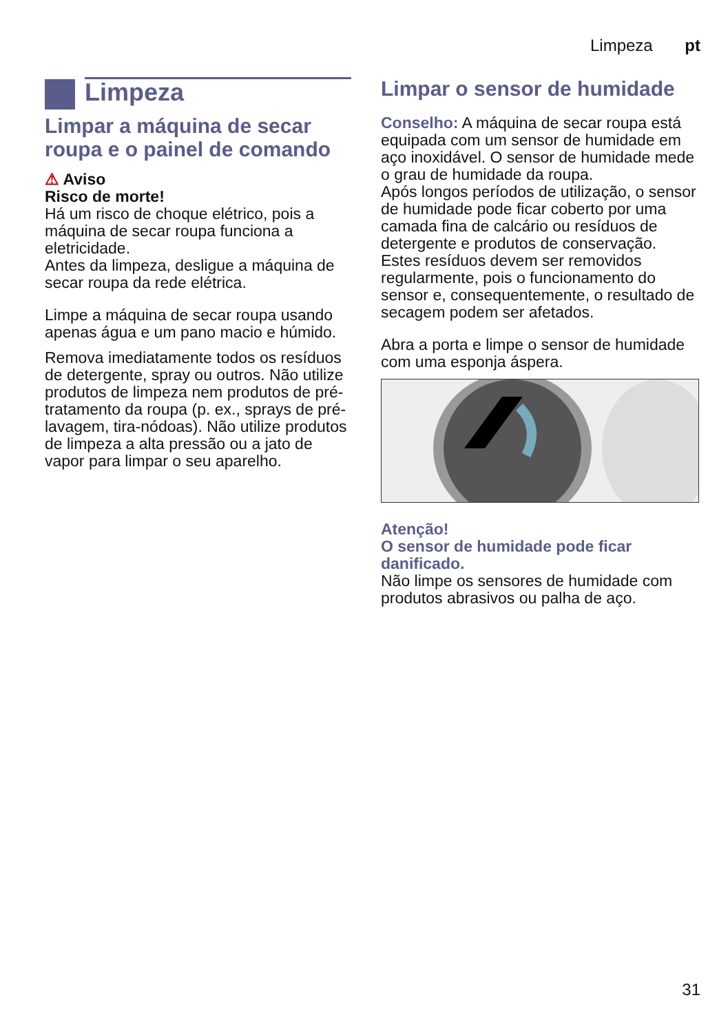Limpeza pt
Limpeza
Limpar a máquina de secar roupa e o painel de comando
⚠ Aviso
Risco de morte!
Há um risco de choque elétrico, pois a máquina de secar roupa funciona a eletricidade.
Antes da limpeza, desligue a máquina de secar roupa da rede elétrica.
Limpe a máquina de secar roupa usando apenas água e um pano macio e húmido.
Remova imediatamente todos os resíduos de detergente, spray ou outros. Não utilize produtos de limpeza nem produtos de pré-tratamento da roupa (p. ex., sprays de pré-lavagem, tira-nódoas). Não utilize produtos de limpeza a alta pressão ou a jato de vapor para limpar o seu aparelho.
Limpar o sensor de humidade
Conselho: A máquina de secar roupa está equipada com um sensor de humidade em aço inoxidável. O sensor de humidade mede o grau de humidade da roupa.
Após longos períodos de utilização, o sensor de humidade pode ficar coberto por uma camada fina de calcário ou resíduos de detergente e produtos de conservação. Estes resíduos devem ser removidos regularmente, pois o funcionamento do sensor e, consequentemente, o resultado de secagem podem ser afetados.
Abra a porta e limpe o sensor de humidade com uma esponja áspera.
Atenção!
O sensor de humidade pode ficar danificado.
Não limpe os sensores de humidade com produtos abrasivos ou palha de aço.
31